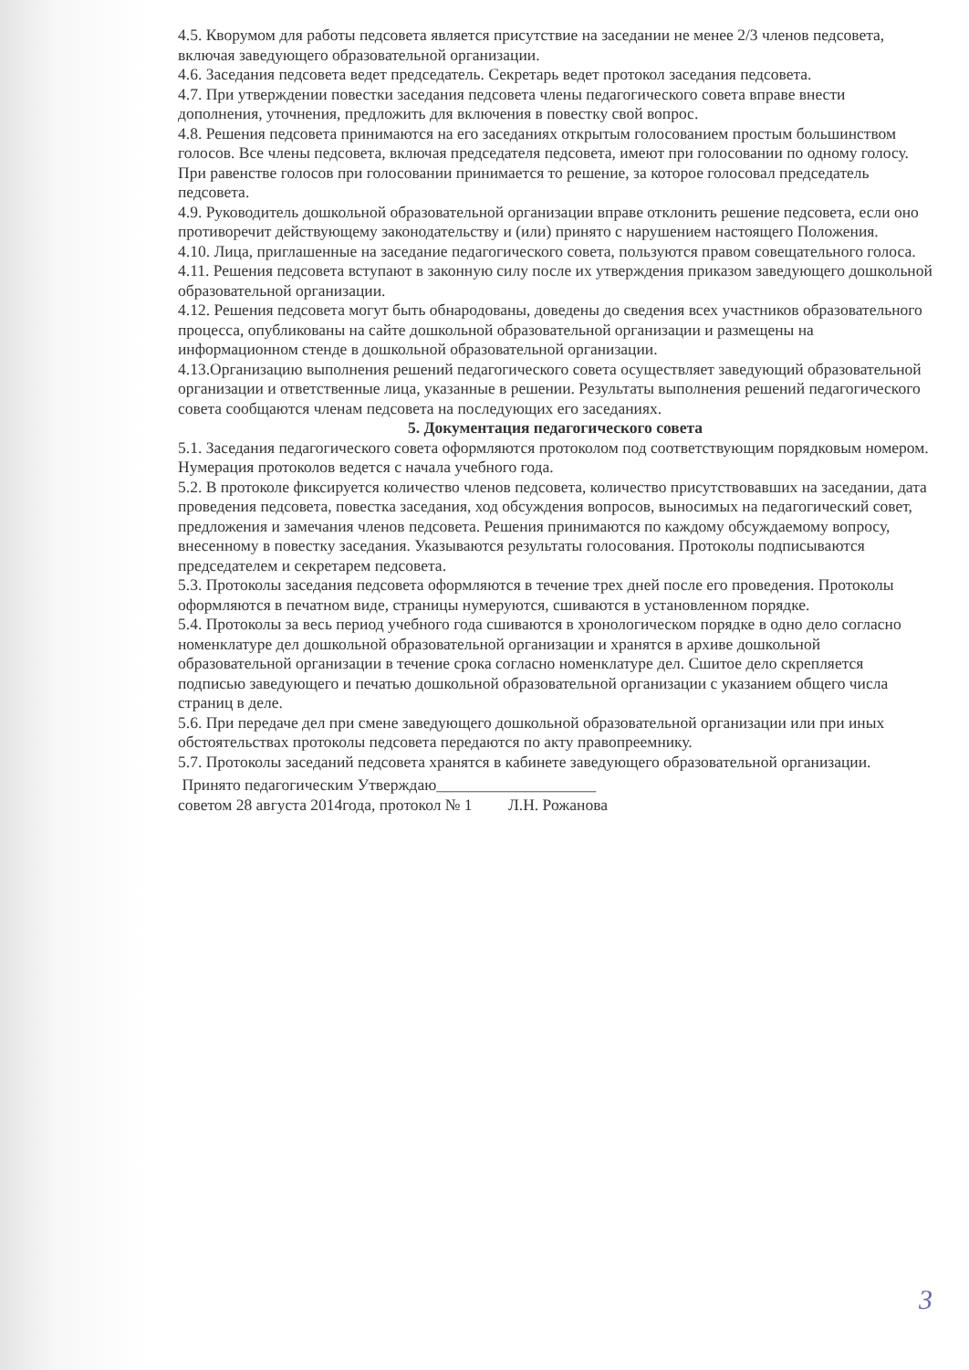4.5. Кворумом для работы педсовета является присутствие на заседании не менее 2/3 членов педсовета, включая заведующего образовательной организации.
4.6. Заседания педсовета ведет председатель. Секретарь ведет протокол заседания педсовета.
4.7. При утверждении повестки заседания педсовета члены педагогического совета вправе внести дополнения, уточнения, предложить для включения в повестку свой вопрос.
4.8. Решения педсовета принимаются на его заседаниях открытым голосованием простым большинством голосов. Все члены педсовета, включая председателя педсовета, имеют при голосовании по одному голосу. При равенстве голосов при голосовании принимается то решение, за которое голосовал председатель педсовета.
4.9. Руководитель дошкольной образовательной организации вправе отклонить решение педсовета, если оно противоречит действующему законодательству и (или) принято с нарушением настоящего Положения.
4.10. Лица, приглашенные на заседание педагогического совета, пользуются правом совещательного голоса.
4.11. Решения педсовета вступают в законную силу после их утверждения приказом заведующего дошкольной образовательной организации.
4.12. Решения педсовета могут быть обнародованы, доведены до сведения всех участников образовательного процесса, опубликованы на сайте дошкольной образовательной организации и размещены на информационном стенде в дошкольной образовательной организации.
4.13.Организацию выполнения решений педагогического совета осуществляет заведующий образовательной организации и ответственные лица, указанные в решении. Результаты выполнения решений педагогического совета сообщаются членам педсовета на последующих его заседаниях.
5. Документация педагогического совета
5.1. Заседания педагогического совета оформляются протоколом под соответствующим порядковым номером. Нумерация протоколов ведется с начала учебного года.
5.2. В протоколе фиксируется количество членов педсовета, количество присутствовавших на заседании, дата проведения педсовета, повестка заседания, ход обсуждения вопросов, выносимых на педагогический совет, предложения и замечания членов педсовета. Решения принимаются по каждому обсуждаемому вопросу, внесенному в повестку заседания. Указываются результаты голосования. Протоколы подписываются председателем и секретарем педсовета.
5.3. Протоколы заседания педсовета оформляются в течение трех дней после его проведения. Протоколы оформляются в печатном виде, страницы нумеруются, сшиваются в установленном порядке.
5.4. Протоколы за весь период учебного года сшиваются в хронологическом порядке в одно дело согласно номенклатуре дел дошкольной образовательной организации и хранятся в архиве дошкольной образовательной организации в течение срока согласно номенклатуре дел. Сшитое дело скрепляется подписью заведующего и печатью дошкольной образовательной организации с указанием общего числа страниц в деле.
5.6. При передаче дел при смене заведующего дошкольной образовательной организации или при иных обстоятельствах протоколы педсовета передаются по акту правопреемнику.
5.7. Протоколы заседаний педсовета хранятся в кабинете заведующего образовательной организации.
Принято педагогическим Утверждаю____________________
советом 28 августа 2014года, протокол № 1 Л.Н. Рожанова
3